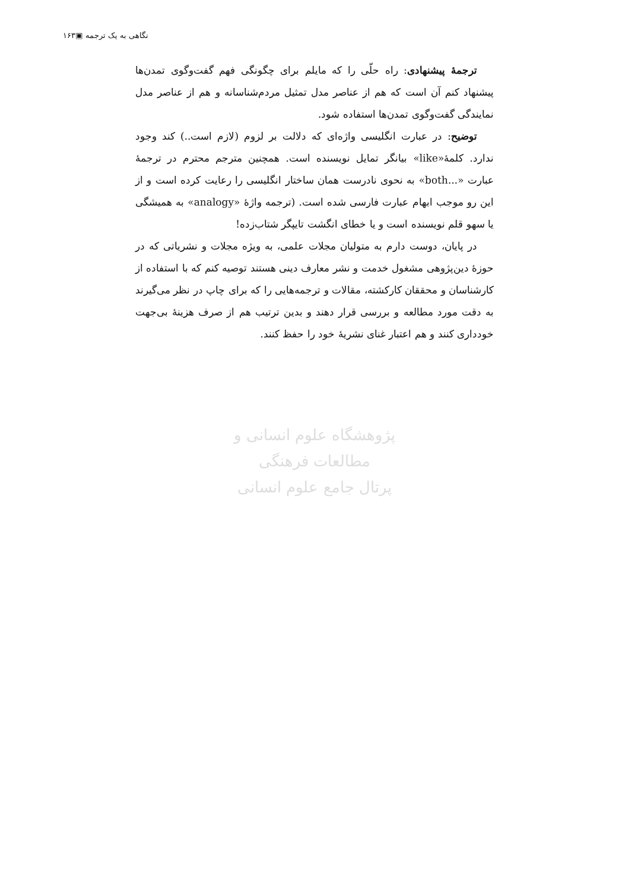نگاهی به یک ترجمه ▣۱۶۳
ترجمهٔ پیشنهادی: راه حلّی را که مایلم برای چگونگی فهم گفت‌وگوی تمدن‌ها پیشنهاد کنم آن است که هم از عناصر مدل تمثیل مردم‌شناسانه و هم از عناصر مدل نمایندگی گفت‌وگوی تمدن‌ها استفاده شود.
توضیح: در عبارت انگلیسی واژه‌ای که دلالت بر لزوم (لازم است..) کند وجود ندارد. کلمهٔ«like» بیانگر تمایل نویسنده است. همچنین مترجم محترم در ترجمهٔ عبارت «...both» به نحوی نادرست همان ساختار انگلیسی را رعایت کرده است و از این رو موجب ابهام عبارت فارسی شده است. (ترجمه واژهٔ «analogy» به همیشگی یا سهو قلم نویسنده است و یا خطای انگشت تایپگر شتاب‌زده!
در پایان، دوست دارم به متولیان مجلات علمی، به ویژه مجلات و نشریاتی که در حوزهٔ دین‌پژوهی مشغول خدمت و نشر معارف دینی هستند توصیه کنم که با استفاده از کارشناسان و محققان کارکشته، مقالات و ترجمه‌هایی را که برای چاپ در نظر می‌گیرند به دقت مورد مطالعه و بررسی قرار دهند و بدین ترتیب هم از صرف هزینهٔ بی‌جهت خودداری کنند و هم اعتبار غنای نشریهٔ خود را حفظ کنند.
پژوهشگاه علوم انسانی و مطالعات فرهنگی
پرتال جامع علوم انسانی